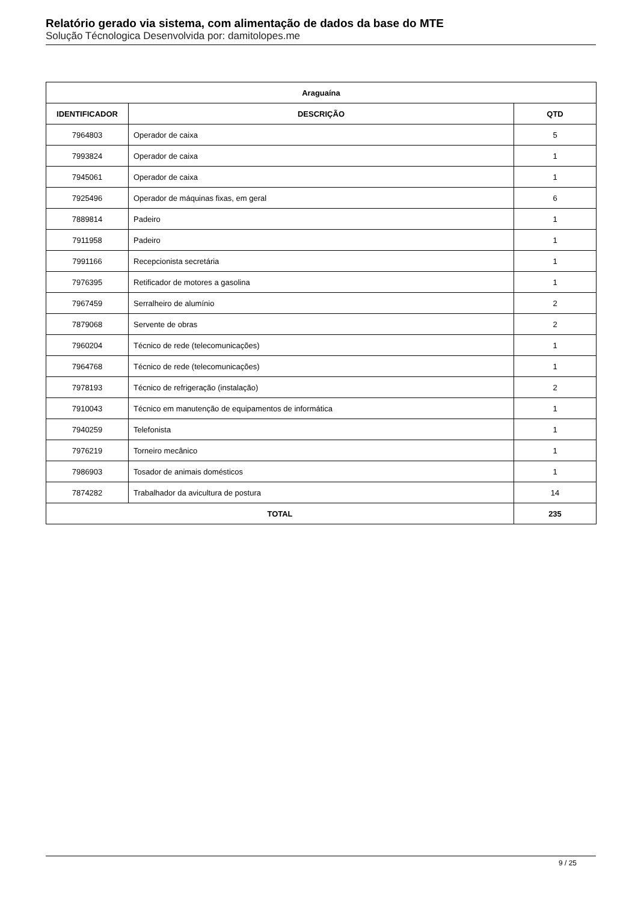Relatório gerado via sistema, com alimentação de dados da base do MTE
Solução Técnologica Desenvolvida por: damitolopes.me
| Araguaína | | |
| --- | --- | --- |
| IDENTIFICADOR | DESCRIÇÃO | QTD |
| 7964803 | Operador de caixa | 5 |
| 7993824 | Operador de caixa | 1 |
| 7945061 | Operador de caixa | 1 |
| 7925496 | Operador de máquinas fixas, em geral | 6 |
| 7889814 | Padeiro | 1 |
| 7911958 | Padeiro | 1 |
| 7991166 | Recepcionista secretária | 1 |
| 7976395 | Retificador de motores a gasolina | 1 |
| 7967459 | Serralheiro de alumínio | 2 |
| 7879068 | Servente de obras | 2 |
| 7960204 | Técnico de rede (telecomunicações) | 1 |
| 7964768 | Técnico de rede (telecomunicações) | 1 |
| 7978193 | Técnico de refrigeração (instalação) | 2 |
| 7910043 | Técnico em manutenção de equipamentos de informática | 1 |
| 7940259 | Telefonista | 1 |
| 7976219 | Torneiro mecânico | 1 |
| 7986903 | Tosador de animais domésticos | 1 |
| 7874282 | Trabalhador da avicultura de postura | 14 |
| TOTAL | | 235 |
9 / 25